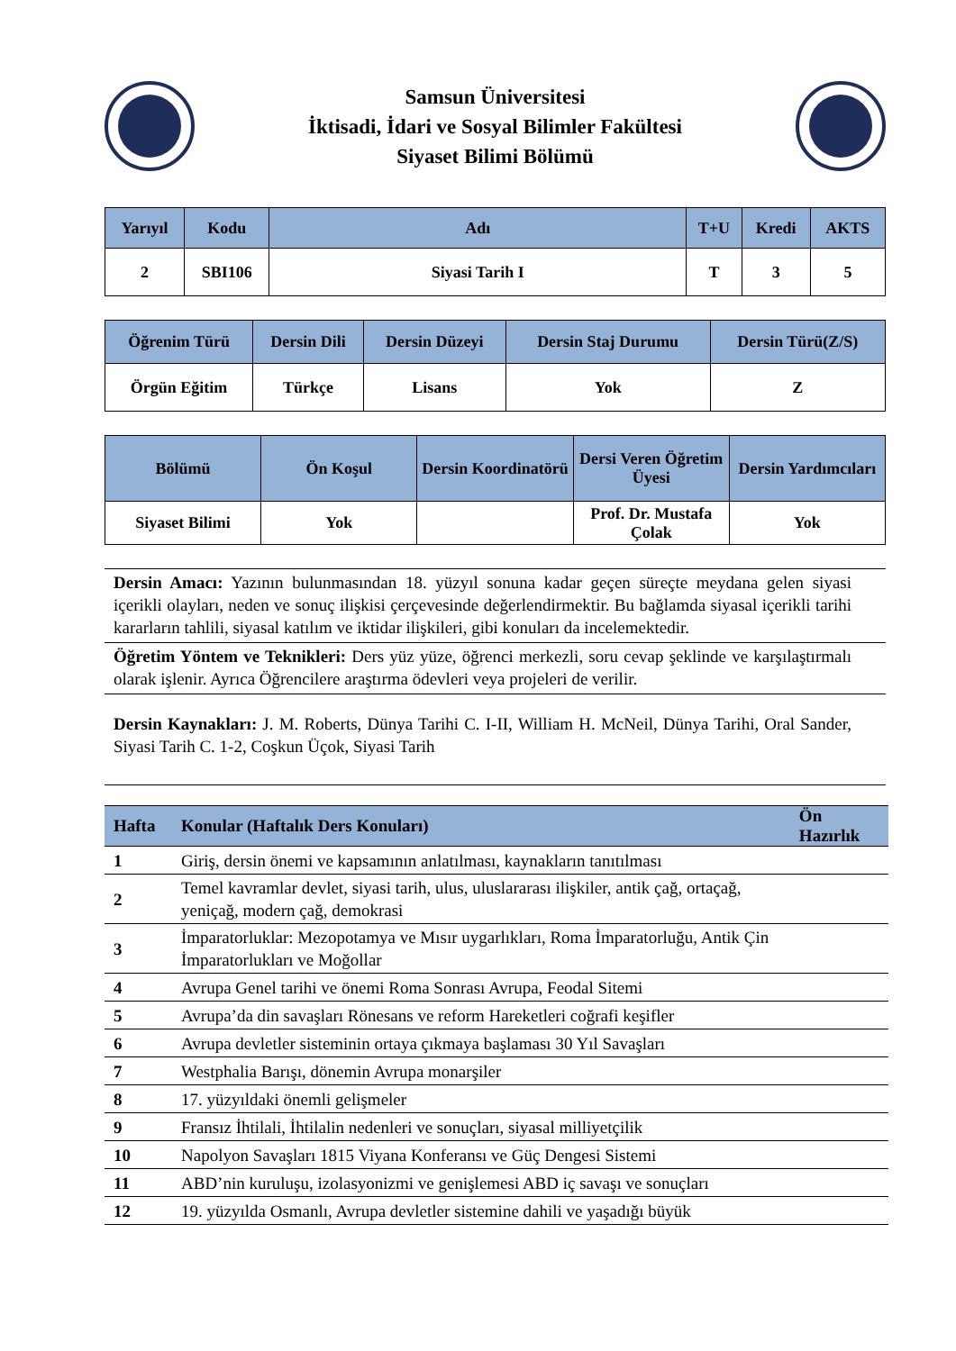Samsun Üniversitesi
İktisadi, İdari ve Sosyal Bilimler Fakültesi
Siyaset Bilimi Bölümü
| Yarıyıl | Kodu | Adı | T+U | Kredi | AKTS |
| --- | --- | --- | --- | --- | --- |
| 2 | SBI106 | Siyasi Tarih I | T | 3 | 5 |
| Öğrenim Türü | Dersin Dili | Dersin Düzeyi | Dersin Staj Durumu | Dersin Türü(Z/S) |
| --- | --- | --- | --- | --- |
| Örgün Eğitim | Türkçe | Lisans | Yok | Z |
| Bölümü | Ön Koşul | Dersin Koordinatörü | Dersi Veren Öğretim Üyesi | Dersin Yardımcıları |
| --- | --- | --- | --- | --- |
| Siyaset Bilimi | Yok | | Prof. Dr. Mustafa Çolak | Yok |
Dersin Amacı: Yazının bulunmasından 18. yüzyıl sonuna kadar geçen süreçte meydana gelen siyasi içerikli olayları, neden ve sonuç ilişkisi çerçevesinde değerlendirmektir. Bu bağlamda siyasal içerikli tarihi kararların tahlili, siyasal katılım ve iktidar ilişkileri, gibi konuları da incelemektedir.
Öğretim Yöntem ve Teknikleri: Ders yüz yüze, öğrenci merkezli, soru cevap şeklinde ve karşılaştırmalı olarak işlenir. Ayrıca Öğrencilere araştırma ödevleri veya projeleri de verilir.
Dersin Kaynakları: J. M. Roberts, Dünya Tarihi C. I-II, William H. McNeil, Dünya Tarihi, Oral Sander, Siyasi Tarih C. 1-2, Coşkun Üçok, Siyasi Tarih
| Hafta | Konular (Haftalık Ders Konuları) | Ön Hazırlık |
| --- | --- | --- |
| 1 | Giriş, dersin önemi ve kapsamının anlatılması, kaynakların tanıtılması | |
| 2 | Temel kavramlar devlet, siyasi tarih, ulus, uluslararası ilişkiler, antik çağ, ortaçağ, yeniçağ, modern çağ, demokrasi | |
| 3 | İmparatorluklar: Mezopotamya ve Mısır uygarlıkları, Roma İmparatorluğu, Antik Çin İmparatorlukları ve Moğollar | |
| 4 | Avrupa Genel tarihi ve önemi Roma Sonrası Avrupa, Feodal Sitemi | |
| 5 | Avrupa’da din savaşları Rönesans ve reform Hareketleri coğrafi keşifler | |
| 6 | Avrupa devletler sisteminin ortaya çıkmaya başlaması 30 Yıl Savaşları | |
| 7 | Westphalia Barışı, dönemin Avrupa monarşiler | |
| 8 | 17. yüzyıldaki önemli gelişmeler | |
| 9 | Fransız İhtilali, İhtilalin nedenleri ve sonuçları, siyasal milliyetçilik | |
| 10 | Napolyon Savaşları 1815 Viyana Konferansı ve Güç Dengesi Sistemi | |
| 11 | ABD’nin kuruluşu, izolasyonizmi ve genişlemesi ABD iç savaşı ve sonuçları | |
| 12 | 19. yüzyılda Osmanlı, Avrupa devletler sistemine dahili ve yaşadığı büyük | |